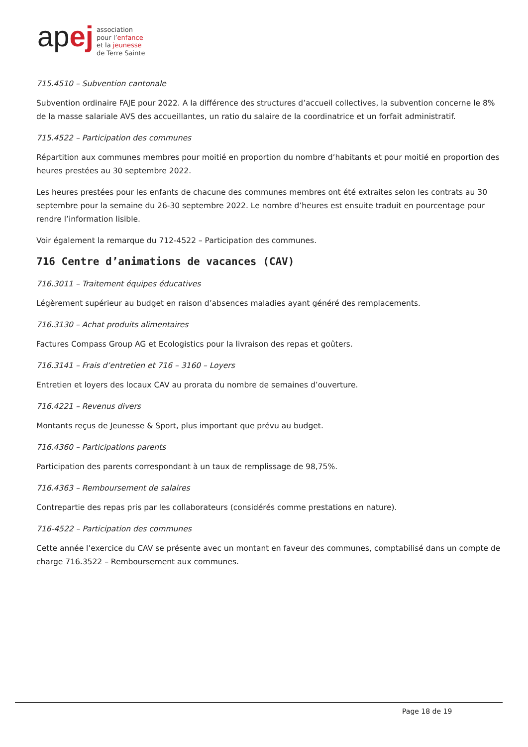apej
association
pour l’enfance
et la jeunesse
de Terre Sainte
715.4510 – Subvention cantonale
Subvention ordinaire FAJE pour 2022. A la différence des structures d’accueil collectives, la subvention concerne le 8% de la masse salariale AVS des accueillantes, un ratio du salaire de la coordinatrice et un forfait administratif.
715.4522 – Participation des communes
Répartition aux communes membres pour moitié en proportion du nombre d’habitants et pour moitié en proportion des heures prestées au 30 septembre 2022.
Les heures prestées pour les enfants de chacune des communes membres ont été extraites selon les contrats au 30 septembre pour la semaine du 26-30 septembre 2022. Le nombre d’heures est ensuite traduit en pourcentage pour rendre l’information lisible.
Voir également la remarque du 712-4522 – Participation des communes.
716 Centre d’animations de vacances (CAV)
716.3011 – Traitement équipes éducatives
Légèrement supérieur au budget en raison d’absences maladies ayant généré des remplacements.
716.3130 – Achat produits alimentaires
Factures Compass Group AG et Ecologistics pour la livraison des repas et goûters.
716.3141 – Frais d’entretien et 716 – 3160 – Loyers
Entretien et loyers des locaux CAV au prorata du nombre de semaines d’ouverture.
716.4221 – Revenus divers
Montants reçus de Jeunesse & Sport, plus important que prévu au budget.
716.4360 – Participations parents
Participation des parents correspondant à un taux de remplissage de 98,75%.
716.4363 – Remboursement de salaires
Contrepartie des repas pris par les collaborateurs (considérés comme prestations en nature).
716-4522 – Participation des communes
Cette année l’exercice du CAV se présente avec un montant en faveur des communes, comptabilisé dans un compte de charge 716.3522 – Remboursement aux communes.
Page 18 de 19